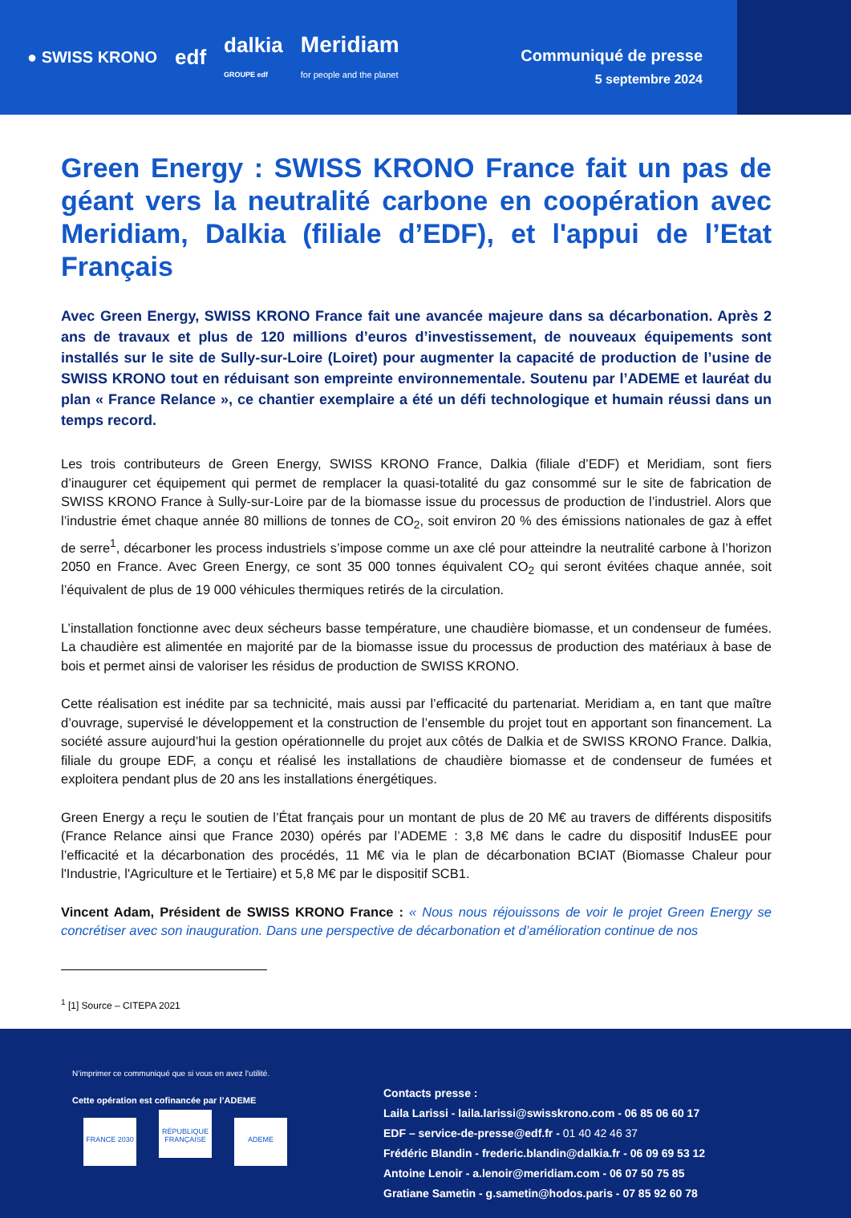● SWISS KRONO edf dalkia
GROUPE edf Meridiam
for people and the planet
Communiqué de presse
5 septembre 2024
Green Energy : SWISS KRONO France fait un pas de géant vers la neutralité carbone en coopération avec Meridiam, Dalkia (filiale d’EDF), et l'appui de l’Etat Français
Avec Green Energy, SWISS KRONO France fait une avancée majeure dans sa décarbonation. Après 2 ans de travaux et plus de 120 millions d’euros d’investissement, de nouveaux équipements sont installés sur le site de Sully-sur-Loire (Loiret) pour augmenter la capacité de production de l’usine de SWISS KRONO tout en réduisant son empreinte environnementale. Soutenu par l’ADEME et lauréat du plan « France Relance », ce chantier exemplaire a été un défi technologique et humain réussi dans un temps record.
Les trois contributeurs de Green Energy, SWISS KRONO France, Dalkia (filiale d’EDF) et Meridiam, sont fiers d’inaugurer cet équipement qui permet de remplacer la quasi-totalité du gaz consommé sur le site de fabrication de SWISS KRONO France à Sully-sur-Loire par de la biomasse issue du processus de production de l’industriel. Alors que l’industrie émet chaque année 80 millions de tonnes de CO<sub>2</sub>, soit environ 20 % des émissions nationales de gaz à effet de serre<sup>1</sup>, décarboner les process industriels s’impose comme un axe clé pour atteindre la neutralité carbone à l’horizon 2050 en France. Avec Green Energy, ce sont 35 000 tonnes équivalent CO<sub>2</sub> qui seront évitées chaque année, soit l’équivalent de plus de 19 000 véhicules thermiques retirés de la circulation.
L’installation fonctionne avec deux sécheurs basse température, une chaudière biomasse, et un condenseur de fumées. La chaudière est alimentée en majorité par de la biomasse issue du processus de production des matériaux à base de bois et permet ainsi de valoriser les résidus de production de SWISS KRONO.
Cette réalisation est inédite par sa technicité, mais aussi par l’efficacité du partenariat. Meridiam a, en tant que maître d’ouvrage, supervisé le développement et la construction de l’ensemble du projet tout en apportant son financement. La société assure aujourd’hui la gestion opérationnelle du projet aux côtés de Dalkia et de SWISS KRONO France. Dalkia, filiale du groupe EDF, a conçu et réalisé les installations de chaudière biomasse et de condenseur de fumées et exploitera pendant plus de 20 ans les installations énergétiques.
Green Energy a reçu le soutien de l’État français pour un montant de plus de 20 M€ au travers de différents dispositifs (France Relance ainsi que France 2030) opérés par l’ADEME : 3,8 M€ dans le cadre du dispositif IndusEE pour l’efficacité et la décarbonation des procédés, 11 M€ via le plan de décarbonation BCIAT (Biomasse Chaleur pour l'Industrie, l'Agriculture et le Tertiaire) et 5,8 M€ par le dispositif SCB1.
Vincent Adam, Président de SWISS KRONO France : « Nous nous réjouissons de voir le projet Green Energy se concrétiser avec son inauguration. Dans une perspective de décarbonation et d’amélioration continue de nos
<sup>1</sup> [1] Source – CITEPA 2021
N’imprimer ce communiqué que si vous en avez l’utilité.
Cette opération est cofinancée par l’ADEME
FRANCE 2030 RÉPUBLIQUE FRANÇAISE ADEME
Contacts presse :
Laila Larissi - laila.larissi@swisskrono.com - 06 85 06 60 17
EDF – service-de-presse@edf.fr - 01 40 42 46 37
Frédéric Blandin - frederic.blandin@dalkia.fr - 06 09 69 53 12
Antoine Lenoir - a.lenoir@meridiam.com - 06 07 50 75 85
Gratiane Sametin - g.sametin@hodos.paris - 07 85 92 60 78